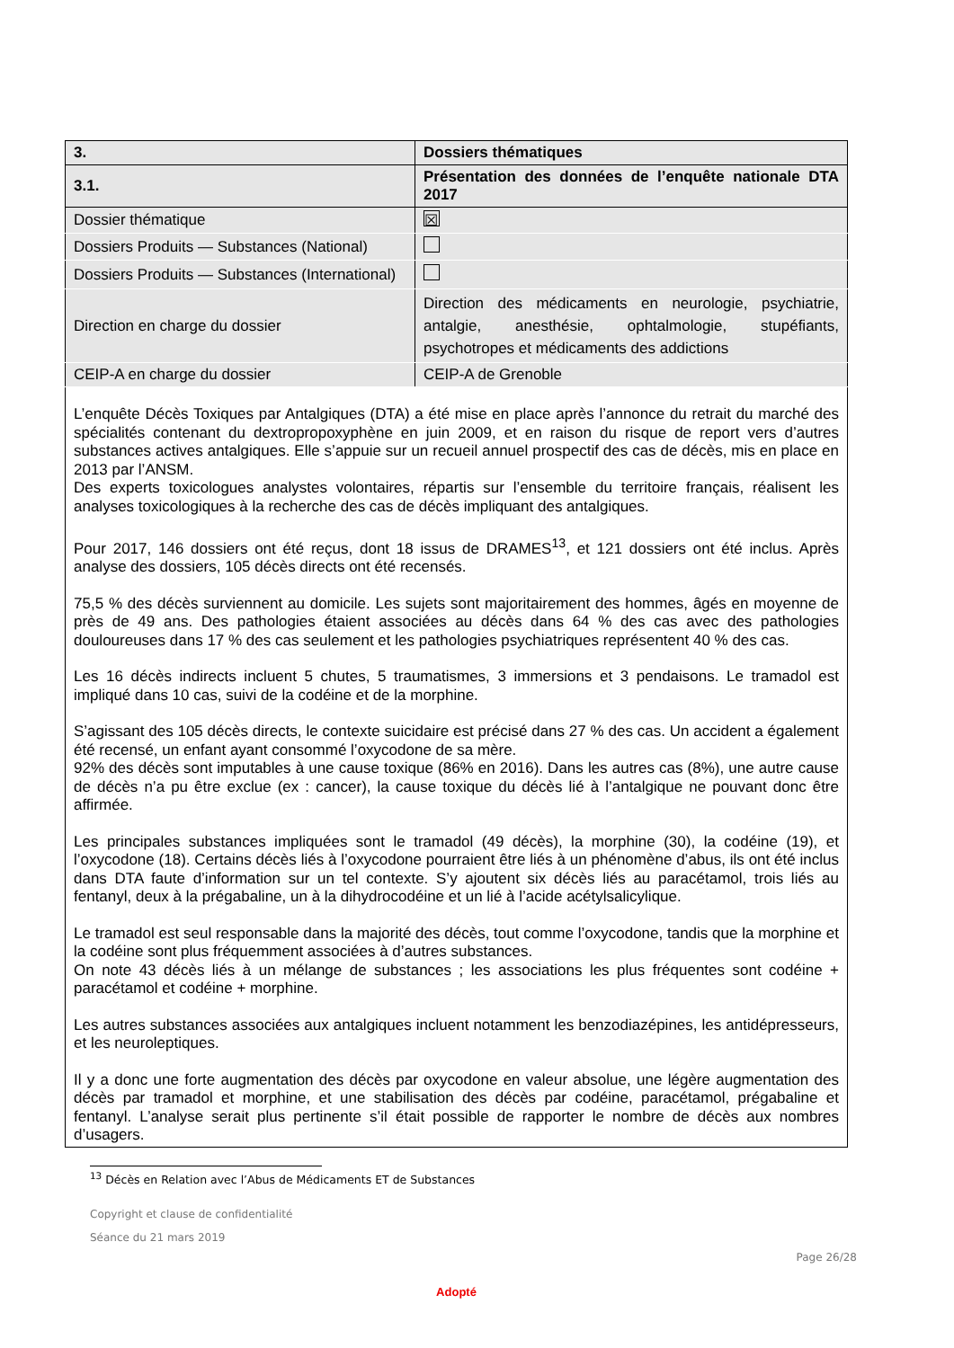| 3. | Dossiers thématiques |
| 3.1. | Présentation des données de l’enquête nationale DTA 2017 |
| Dossier thématique | ☒ |
| Dossiers Produits — Substances (National) | |
| Dossiers Produits — Substances (International) | |
| Direction en charge du dossier | Direction des médicaments en neurologie, psychiatrie, antalgie, anesthésie, ophtalmologie, stupéfiants, psychotropes et médicaments des addictions |
| CEIP-A en charge du dossier | CEIP-A de Grenoble |
L’enquête Décès Toxiques par Antalgiques (DTA) a été mise en place après l’annonce du retrait du marché des spécialités contenant du dextropropoxyphène en juin 2009, et en raison du risque de report vers d’autres substances actives antalgiques. Elle s’appuie sur un recueil annuel prospectif des cas de décès, mis en place en 2013 par l’ANSM.
Des experts toxicologues analystes volontaires, répartis sur l’ensemble du territoire français, réalisent les analyses toxicologiques à la recherche des cas de décès impliquant des antalgiques.
Pour 2017, 146 dossiers ont été reçus, dont 18 issus de DRAMES<sup>13</sup>, et 121 dossiers ont été inclus. Après analyse des dossiers, 105 décès directs ont été recensés.
75,5 % des décès surviennent au domicile. Les sujets sont majoritairement des hommes, âgés en moyenne de près de 49 ans. Des pathologies étaient associées au décès dans 64 % des cas avec des pathologies douloureuses dans 17 % des cas seulement et les pathologies psychiatriques représentent 40 % des cas.
Les 16 décès indirects incluent 5 chutes, 5 traumatismes, 3 immersions et 3 pendaisons. Le tramadol est impliqué dans 10 cas, suivi de la codéine et de la morphine.
S’agissant des 105 décès directs, le contexte suicidaire est précisé dans 27 % des cas. Un accident a également été recensé, un enfant ayant consommé l’oxycodone de sa mère.
92% des décès sont imputables à une cause toxique (86% en 2016). Dans les autres cas (8%), une autre cause de décès n’a pu être exclue (ex : cancer), la cause toxique du décès lié à l’antalgique ne pouvant donc être affirmée.
Les principales substances impliquées sont le tramadol (49 décès), la morphine (30), la codéine (19), et l’oxycodone (18). Certains décès liés à l’oxycodone pourraient être liés à un phénomène d’abus, ils ont été inclus dans DTA faute d’information sur un tel contexte. S’y ajoutent six décès liés au paracétamol, trois liés au fentanyl, deux à la prégabaline, un à la dihydrocodéine et un lié à l’acide acétylsalicylique.
Le tramadol est seul responsable dans la majorité des décès, tout comme l’oxycodone, tandis que la morphine et la codéine sont plus fréquemment associées à d’autres substances.
On note 43 décès liés à un mélange de substances ; les associations les plus fréquentes sont codéine + paracétamol et codéine + morphine.
Les autres substances associées aux antalgiques incluent notamment les benzodiazépines, les antidépresseurs, et les neuroleptiques.
Il y a donc une forte augmentation des décès par oxycodone en valeur absolue, une légère augmentation des décès par tramadol et morphine, et une stabilisation des décès par codéine, paracétamol, prégabaline et fentanyl. L’analyse serait plus pertinente s’il était possible de rapporter le nombre de décès aux nombres d’usagers.
<sup>13</sup> Décès en Relation avec l’Abus de Médicaments ET de Substances
Copyright et clause de confidentialité
Séance du 21 mars 2019
Page 26/28
Adopté